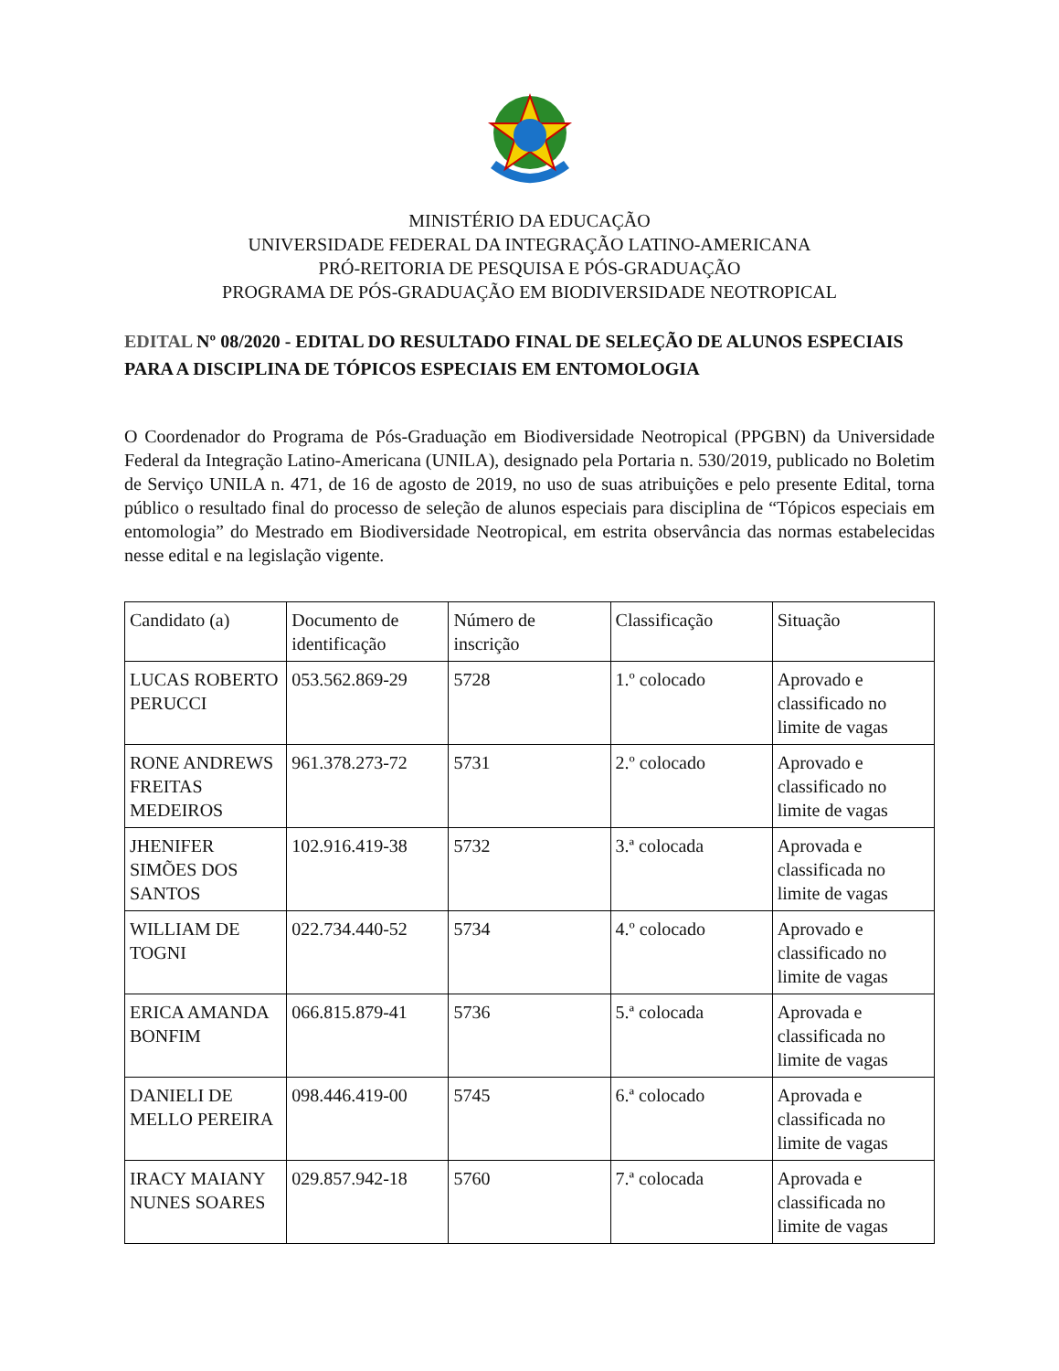MINISTÉRIO DA EDUCAÇÃO
UNIVERSIDADE FEDERAL DA INTEGRAÇÃO LATINO-AMERICANA
PRÓ-REITORIA DE PESQUISA E PÓS-GRADUAÇÃO
PROGRAMA DE PÓS-GRADUAÇÃO EM BIODIVERSIDADE NEOTROPICAL
EDITAL Nº 08/2020 - EDITAL DO RESULTADO FINAL DE SELEÇÃO DE ALUNOS ESPECIAIS PARA A DISCIPLINA DE TÓPICOS ESPECIAIS EM ENTOMOLOGIA
O Coordenador do Programa de Pós-Graduação em Biodiversidade Neotropical (PPGBN) da Universidade Federal da Integração Latino-Americana (UNILA), designado pela Portaria n. 530/2019, publicado no Boletim de Serviço UNILA n. 471, de 16 de agosto de 2019, no uso de suas atribuições e pelo presente Edital, torna público o resultado final do processo de seleção de alunos especiais para disciplina de “Tópicos especiais em entomologia” do Mestrado em Biodiversidade Neotropical, em estrita observância das normas estabelecidas nesse edital e na legislação vigente.
| Candidato (a) | Documento de identificação | Número de inscrição | Classificação | Situação |
| --- | --- | --- | --- | --- |
| LUCAS ROBERTO PERUCCI | 053.562.869-29 | 5728 | 1.º colocado | Aprovado e classificado no limite de vagas |
| RONE ANDREWS FREITAS MEDEIROS | 961.378.273-72 | 5731 | 2.º colocado | Aprovado e classificado no limite de vagas |
| JHENIFER SIMÕES DOS SANTOS | 102.916.419-38 | 5732 | 3.ª colocada | Aprovada e classificada no limite de vagas |
| WILLIAM DE TOGNI | 022.734.440-52 | 5734 | 4.º colocado | Aprovado e classificado no limite de vagas |
| ERICA AMANDA BONFIM | 066.815.879-41 | 5736 | 5.ª colocada | Aprovada e classificada no limite de vagas |
| DANIELI DE MELLO PEREIRA | 098.446.419-00 | 5745 | 6.ª colocado | Aprovada e classificada no limite de vagas |
| IRACY MAIANY NUNES SOARES | 029.857.942-18 | 5760 | 7.ª colocada | Aprovada e classificada no limite de vagas |